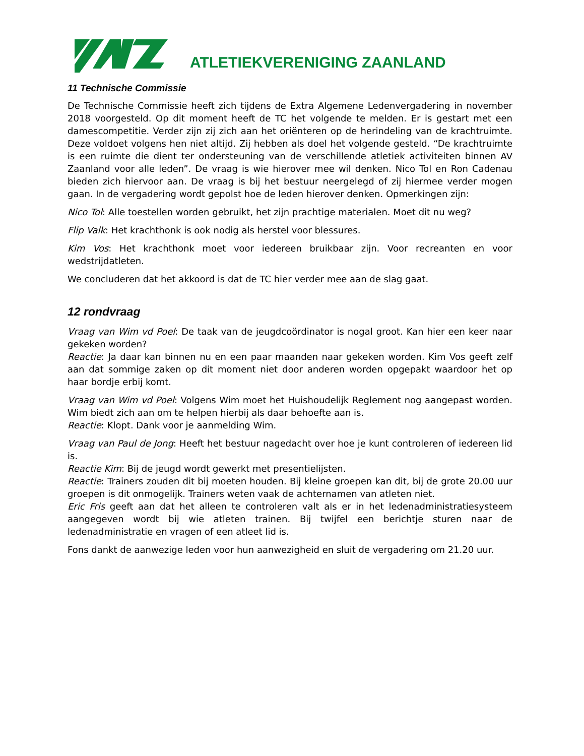ATLETIEKVERENIGING ZAANLAND
11 Technische Commissie
De Technische Commissie heeft zich tijdens de Extra Algemene Ledenvergadering in november 2018 voorgesteld. Op dit moment heeft de TC het volgende te melden. Er is gestart met een damescompetitie. Verder zijn zij zich aan het oriënteren op de herindeling van de krachtruimte. Deze voldoet volgens hen niet altijd. Zij hebben als doel het volgende gesteld. “De krachtruimte is een ruimte die dient ter ondersteuning van de verschillende atletiek activiteiten binnen AV Zaanland voor alle leden”. De vraag is wie hierover mee wil denken. Nico Tol en Ron Cadenau bieden zich hiervoor aan. De vraag is bij het bestuur neergelegd of zij hiermee verder mogen gaan. In de vergadering wordt gepolst hoe de leden hierover denken. Opmerkingen zijn:
Nico Tol: Alle toestellen worden gebruikt, het zijn prachtige materialen. Moet dit nu weg?
Flip Valk: Het krachthonk is ook nodig als herstel voor blessures.
Kim Vos: Het krachthonk moet voor iedereen bruikbaar zijn. Voor recreanten en voor wedstrijdatleten.
We concluderen dat het akkoord is dat de TC hier verder mee aan de slag gaat.
12 rondvraag
Vraag van Wim vd Poel: De taak van de jeugdcoördinator is nogal groot. Kan hier een keer naar gekeken worden?
Reactie: Ja daar kan binnen nu en een paar maanden naar gekeken worden. Kim Vos geeft zelf aan dat sommige zaken op dit moment niet door anderen worden opgepakt waardoor het op haar bordje erbij komt.
Vraag van Wim vd Poel: Volgens Wim moet het Huishoudelijk Reglement nog aangepast worden. Wim biedt zich aan om te helpen hierbij als daar behoefte aan is.
Reactie: Klopt. Dank voor je aanmelding Wim.
Vraag van Paul de Jong: Heeft het bestuur nagedacht over hoe je kunt controleren of iedereen lid is.
Reactie Kim: Bij de jeugd wordt gewerkt met presentielijsten.
Reactie: Trainers zouden dit bij moeten houden. Bij kleine groepen kan dit, bij de grote 20.00 uur groepen is dit onmogelijk. Trainers weten vaak de achternamen van atleten niet.
Eric Fris geeft aan dat het alleen te controleren valt als er in het ledenadministratiesysteem aangegeven wordt bij wie atleten trainen. Bij twijfel een berichtje sturen naar de ledenadministratie en vragen of een atleet lid is.
Fons dankt de aanwezige leden voor hun aanwezigheid en sluit de vergadering om 21.20 uur.